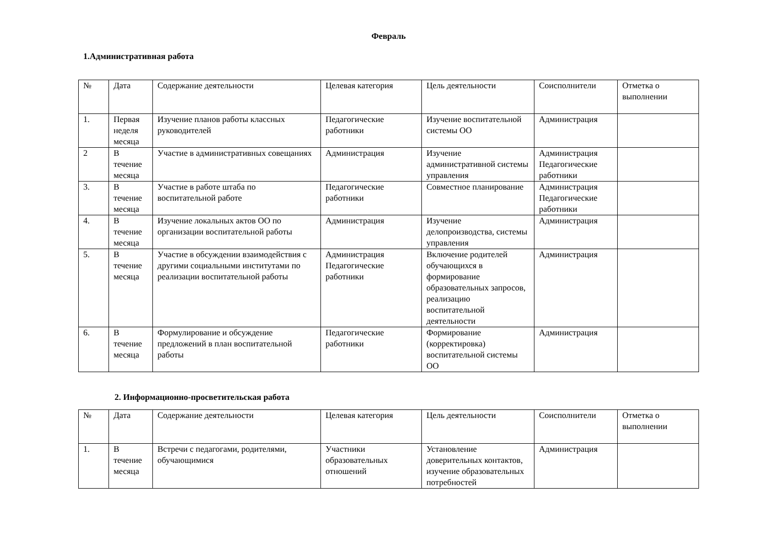Февраль
1.Административная работа
| № | Дата | Содержание деятельности | Целевая категория | Цель деятельности | Соисполнители | Отметка о выполнении |
| 1. | Первая неделя месяца | Изучение планов работы классных руководителей | Педагогические работники | Изучение воспитательной системы ОО | Администрация | |
| 2 | В течение месяца | Участие в административных совещаниях | Администрация | Изучение административной системы управления | Администрация Педагогические работники | |
| 3. | В течение месяца | Участие в работе штаба по воспитательной работе | Педагогические работники | Совместное планирование | Администрация Педагогические работники | |
| 4. | В течение месяца | Изучение локальных актов ОО по организации воспитательной работы | Администрация | Изучение делопроизводства, системы управления | Администрация | |
| 5. | В течение месяца | Участие в обсуждении взаимодействия с другими социальными институтами по реализации воспитательной работы | Администрация Педагогические работники | Включение родителей обучающихся в формирование образовательных запросов, реализацию воспитательной деятельности | Администрация | |
| 6. | В течение месяца | Формулирование и обсуждение предложений в план воспитательной работы | Педагогические работники | Формирование (корректировка) воспитательной системы ОО | Администрация | |
2. Информационно-просветительская работа
| № | Дата | Содержание деятельности | Целевая категория | Цель деятельности | Соисполнители | Отметка о выполнении |
| 1. | В течение месяца | Встречи с педагогами, родителями, обучающимися | Участники образовательных отношений | Установление доверительных контактов, изучение образовательных потребностей | Администрация | |